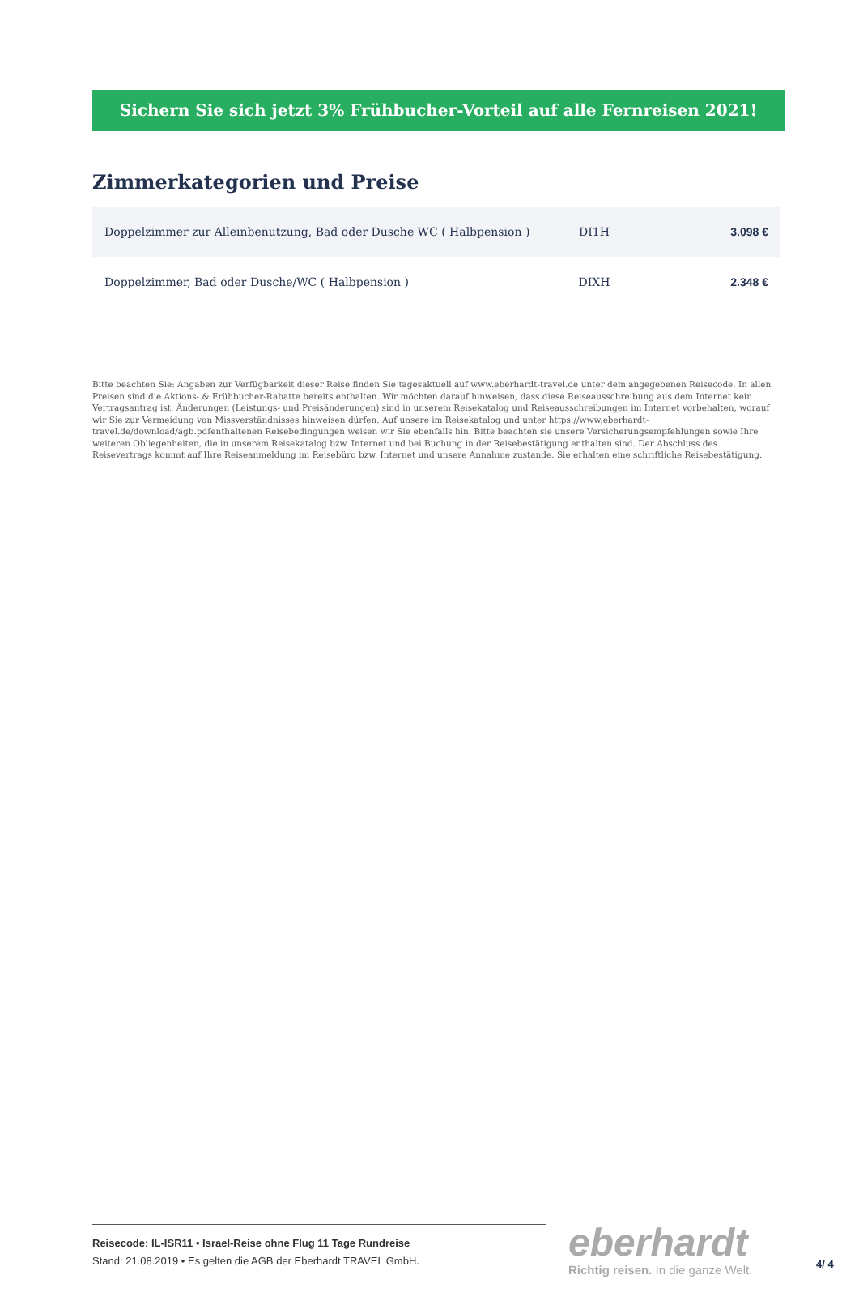Sichern Sie sich jetzt 3% Frühbucher-Vorteil auf alle Fernreisen 2021!
Zimmerkategorien und Preise
| Doppelzimmer zur Alleinbenutzung, Bad oder Dusche WC ( Halbpension ) | DI1H | 3.098 € |
| Doppelzimmer, Bad oder Dusche/WC ( Halbpension ) | DIXH | 2.348 € |
Bitte beachten Sie: Angaben zur Verfügbarkeit dieser Reise finden Sie tagesaktuell auf www.eberhardt-travel.de unter dem angegebenen Reisecode. In allen Preisen sind die Aktions- & Frühbucher-Rabatte bereits enthalten. Wir möchten darauf hinweisen, dass diese Reiseausschreibung aus dem Internet kein Vertragsantrag ist. Änderungen (Leistungs- und Preisänderungen) sind in unserem Reisekatalog und Reiseausschreibungen im Internet vorbehalten, worauf wir Sie zur Vermeidung von Missverständnisses hinweisen dürfen. Auf unsere im Reisekatalog und unter https://www.eberhardt-travel.de/download/agb.pdfenthaltenen Reisebedingungen weisen wir Sie ebenfalls hin. Bitte beachten sie unsere Versicherungsempfehlungen sowie Ihre weiteren Obliegenheiten, die in unserem Reisekatalog bzw. Internet und bei Buchung in der Reisebestätigung enthalten sind. Der Abschluss des Reisevertrags kommt auf Ihre Reiseanmeldung im Reisebüro bzw. Internet und unsere Annahme zustande. Sie erhalten eine schriftliche Reisebestätigung.
Reisecode: IL-ISR11 • Israel-Reise ohne Flug 11 Tage Rundreise
Stand: 21.08.2019 • Es gelten die AGB der Eberhardt TRAVEL GmbH.
eberhardt
Richtig reisen. In die ganze Welt.
4/ 4